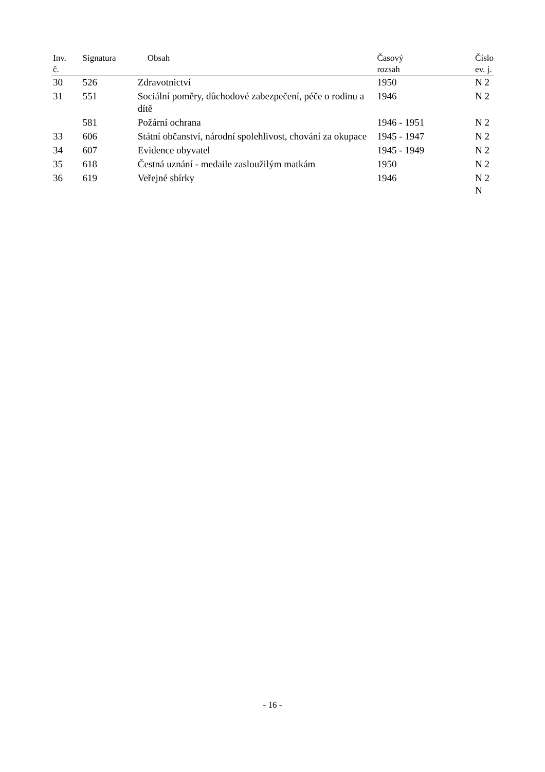| Inv. č. | Signatura | Obsah | Časový rozsah | Číslo ev. j. |
| --- | --- | --- | --- | --- |
| 30 | 526 | Zdravotnictví | 1950 | N 2 |
| 31 | 551 | Sociální poměry, důchodové zabezpečení, péče o rodinu a dítě | 1946 | N 2 |
| | 581 | Požární ochrana | 1946 - 1951 | N 2 |
| 33 | 606 | Státní občanství, národní spolehlivost, chování za okupace | 1945 - 1947 | N 2 |
| 34 | 607 | Evidence obyvatel | 1945 - 1949 | N 2 |
| 35 | 618 | Čestná uznání - medaile zasloužilým matkám | 1950 | N 2 |
| 36 | 619 | Veřejné sbírky | 1946 | N 2 N |
- 16 -